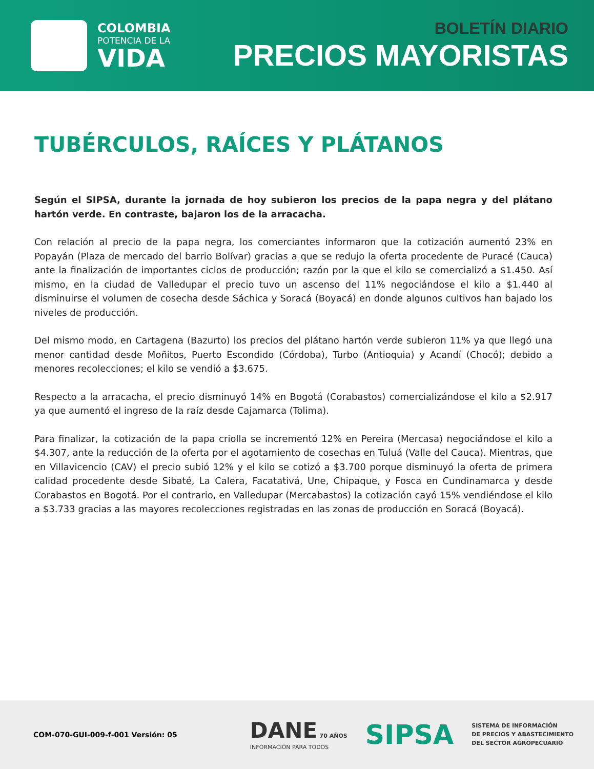COLOMBIA
POTENCIA DE LA
VIDA
BOLETÍN DIARIO
PRECIOS MAYORISTAS
TUBÉRCULOS, RAÍCES Y PLÁTANOS
Según el SIPSA, durante la jornada de hoy subieron los precios de la papa negra y del plátano hartón verde. En contraste, bajaron los de la arracacha.
Con relación al precio de la papa negra, los comerciantes informaron que la cotización aumentó 23% en Popayán (Plaza de mercado del barrio Bolívar) gracias a que se redujo la oferta procedente de Puracé (Cauca) ante la finalización de importantes ciclos de producción; razón por la que el kilo se comercializó a $1.450. Así mismo, en la ciudad de Valledupar el precio tuvo un ascenso del 11% negociándose el kilo a $1.440 al disminuirse el volumen de cosecha desde Sáchica y Soracá (Boyacá) en donde algunos cultivos han bajado los niveles de producción.
Del mismo modo, en Cartagena (Bazurto) los precios del plátano hartón verde subieron 11% ya que llegó una menor cantidad desde Moñitos, Puerto Escondido (Córdoba), Turbo (Antioquia) y Acandí (Chocó); debido a menores recolecciones; el kilo se vendió a $3.675.
Respecto a la arracacha, el precio disminuyó 14% en Bogotá (Corabastos) comercializándose el kilo a $2.917 ya que aumentó el ingreso de la raíz desde Cajamarca (Tolima).
Para finalizar, la cotización de la papa criolla se incrementó 12% en Pereira (Mercasa) negociándose el kilo a $4.307, ante la reducción de la oferta por el agotamiento de cosechas en Tuluá (Valle del Cauca). Mientras, que en Villavicencio (CAV) el precio subió 12% y el kilo se cotizó a $3.700 porque disminuyó la oferta de primera calidad procedente desde Sibaté, La Calera, Facatativá, Une, Chipaque, y Fosca en Cundinamarca y desde Corabastos en Bogotá. Por el contrario, en Valledupar (Mercabastos) la cotización cayó 15% vendiéndose el kilo a $3.733 gracias a las mayores recolecciones registradas en las zonas de producción en Soracá (Boyacá).
COM-070-GUI-009-f-001 Versión: 05
DANE 70 AÑOS
INFORMACIÓN PARA TODOS
SIPSA
SISTEMA DE INFORMACIÓN
DE PRECIOS Y ABASTECIMIENTO
DEL SECTOR AGROPECUARIO